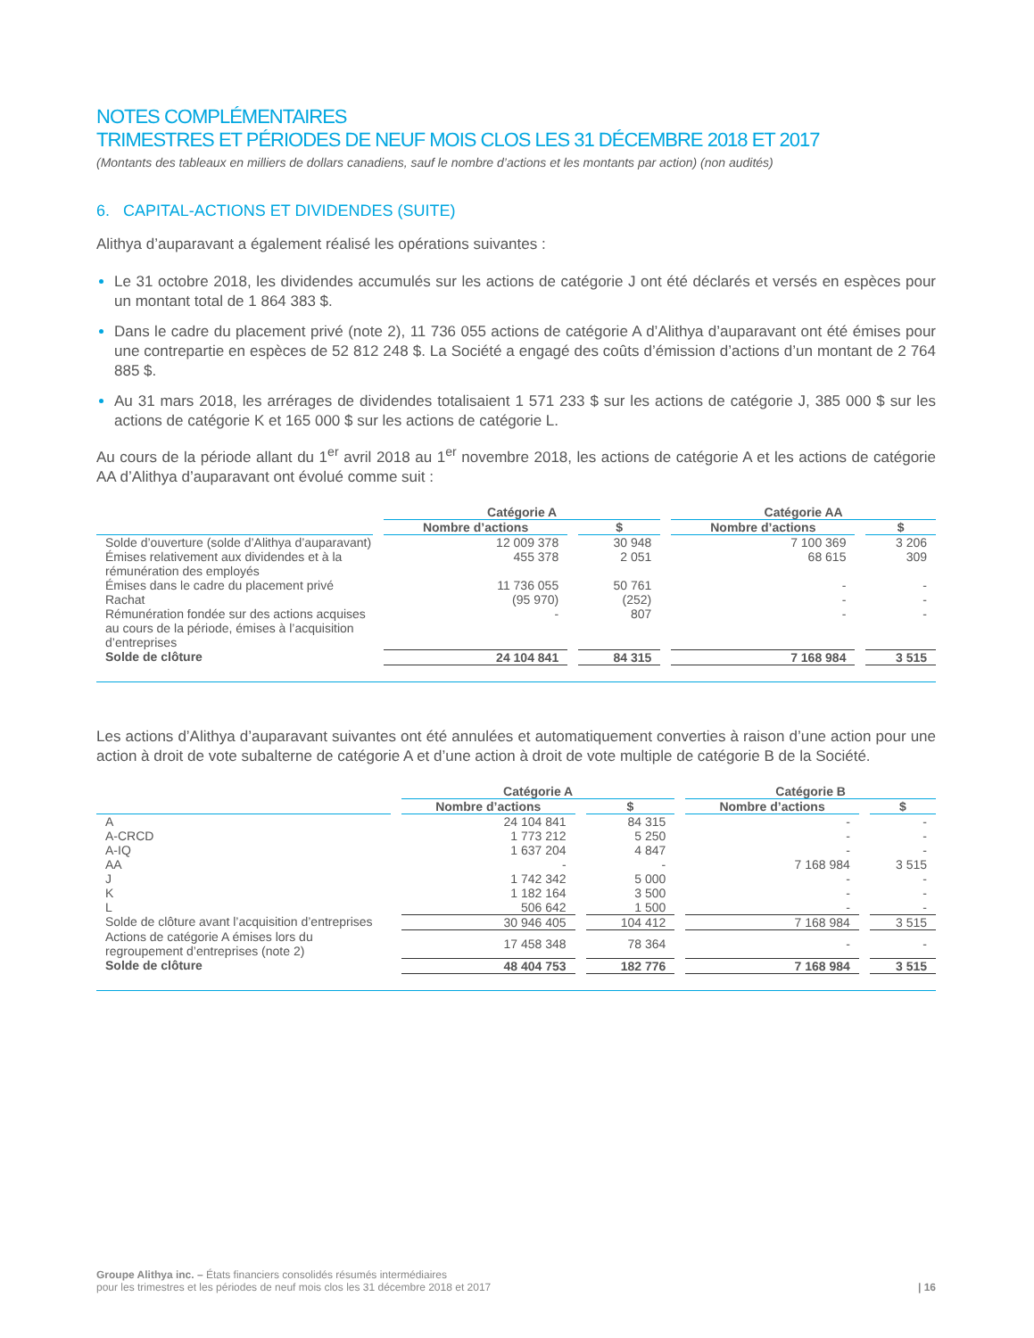NOTES COMPLÉMENTAIRES
TRIMESTRES ET PÉRIODES DE NEUF MOIS CLOS LES 31 DÉCEMBRE 2018 ET 2017
(Montants des tableaux en milliers de dollars canadiens, sauf le nombre d’actions et les montants par action) (non audités)
6. CAPITAL-ACTIONS ET DIVIDENDES (SUITE)
Alithya d’auparavant a également réalisé les opérations suivantes :
Le 31 octobre 2018, les dividendes accumulés sur les actions de catégorie J ont été déclarés et versés en espèces pour un montant total de 1 864 383 $.
Dans le cadre du placement privé (note 2), 11 736 055 actions de catégorie A d’Alithya d’auparavant ont été émises pour une contrepartie en espèces de 52 812 248 $. La Société a engagé des coûts d’émission d’actions d’un montant de 2 764 885 $.
Au 31 mars 2018, les arrérages de dividendes totalisaient 1 571 233 $ sur les actions de catégorie J, 385 000 $ sur les actions de catégorie K et 165 000 $ sur les actions de catégorie L.
Au cours de la période allant du 1<sup>er</sup> avril 2018 au 1<sup>er</sup> novembre 2018, les actions de catégorie A et les actions de catégorie AA d’Alithya d’auparavant ont évolué comme suit :
| | Catégorie A | | Catégorie AA | |
| --- | --- | --- | --- | --- |
| | Nombre d’actions | $ | Nombre d’actions | $ |
| Solde d’ouverture (solde d’Alithya d’auparavant) | 12 009 378 | 30 948 | 7 100 369 | 3 206 |
| Émises relativement aux dividendes et à la rémunération des employés | 455 378 | 2 051 | 68 615 | 309 |
| Émises dans le cadre du placement privé | 11 736 055 | 50 761 | - | - |
| Rachat | (95 970) | (252) | - | - |
| Rémunération fondée sur des actions acquises au cours de la période, émises à l’acquisition d’entreprises | - | 807 | - | - |
| Solde de clôture | 24 104 841 | 84 315 | 7 168 984 | 3 515 |
Les actions d’Alithya d’auparavant suivantes ont été annulées et automatiquement converties à raison d’une action pour une action à droit de vote subalterne de catégorie A et d’une action à droit de vote multiple de catégorie B de la Société.
| | Catégorie A | | Catégorie B | |
| --- | --- | --- | --- | --- |
| | Nombre d’actions | $ | Nombre d’actions | $ |
| A | 24 104 841 | 84 315 | - | - |
| A-CRCD | 1 773 212 | 5 250 | - | - |
| A-IQ | 1 637 204 | 4 847 | - | - |
| AA | - | - | 7 168 984 | 3 515 |
| J | 1 742 342 | 5 000 | - | - |
| K | 1 182 164 | 3 500 | - | - |
| L | 506 642 | 1 500 | - | - |
| Solde de clôture avant l’acquisition d’entreprises | 30 946 405 | 104 412 | 7 168 984 | 3 515 |
| Actions de catégorie A émises lors du regroupement d’entreprises (note 2) | 17 458 348 | 78 364 | - | - |
| Solde de clôture | 48 404 753 | 182 776 | 7 168 984 | 3 515 |
Groupe Alithya inc. – États financiers consolidés résumés intermédiaires
pour les trimestres et les périodes de neuf mois clos les 31 décembre 2018 et 2017
| 16